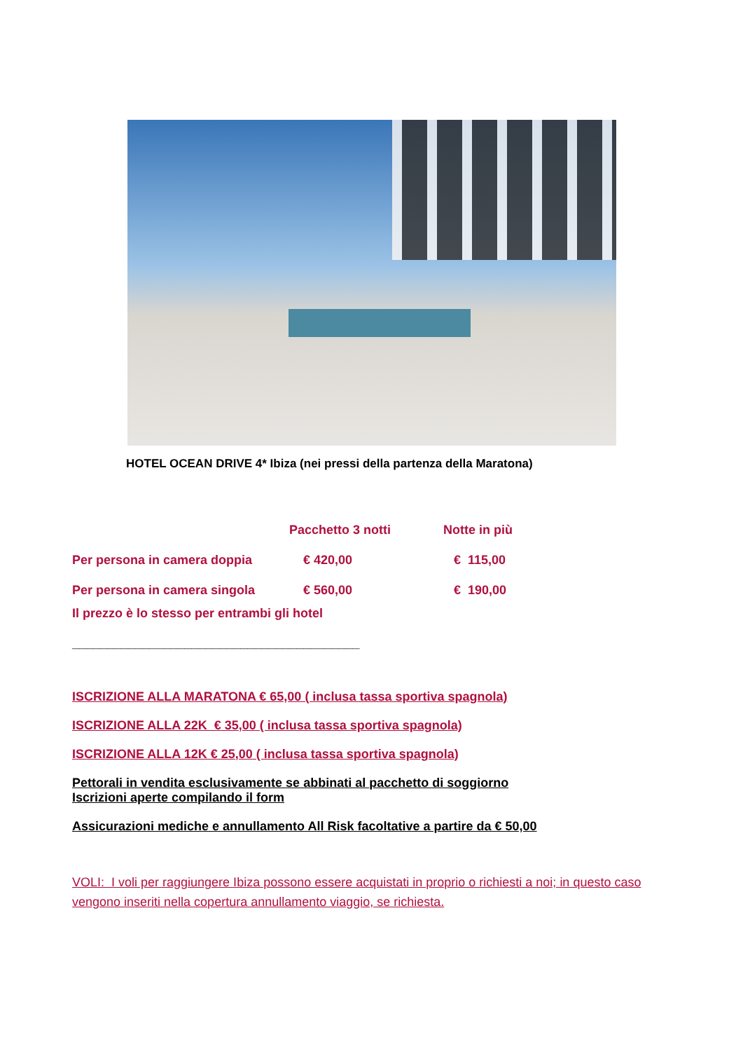HOTEL OCEAN DRIVE 4* Ibiza (nei pressi della partenza della Maratona)
| | Pacchetto 3 notti | Notte in più |
| --- | --- | --- |
| Per persona in camera doppia | € 420,00 | € 115,00 |
| Per persona in camera singola | € 560,00 | € 190,00 |
Il prezzo è lo stesso per entrambi gli hotel
_________________________________________
ISCRIZIONE ALLA MARATONA € 65,00 ( inclusa tassa sportiva spagnola)
ISCRIZIONE ALLA 22K € 35,00 ( inclusa tassa sportiva spagnola)
ISCRIZIONE ALLA 12K € 25,00 ( inclusa tassa sportiva spagnola)
Pettorali in vendita esclusivamente se abbinati al pacchetto di soggiorno
Iscrizioni aperte compilando il form
Assicurazioni mediche e annullamento All Risk facoltative a partire da € 50,00
VOLI: I voli per raggiungere Ibiza possono essere acquistati in proprio o richiesti a noi; in questo caso vengono inseriti nella copertura annullamento viaggio, se richiesta.